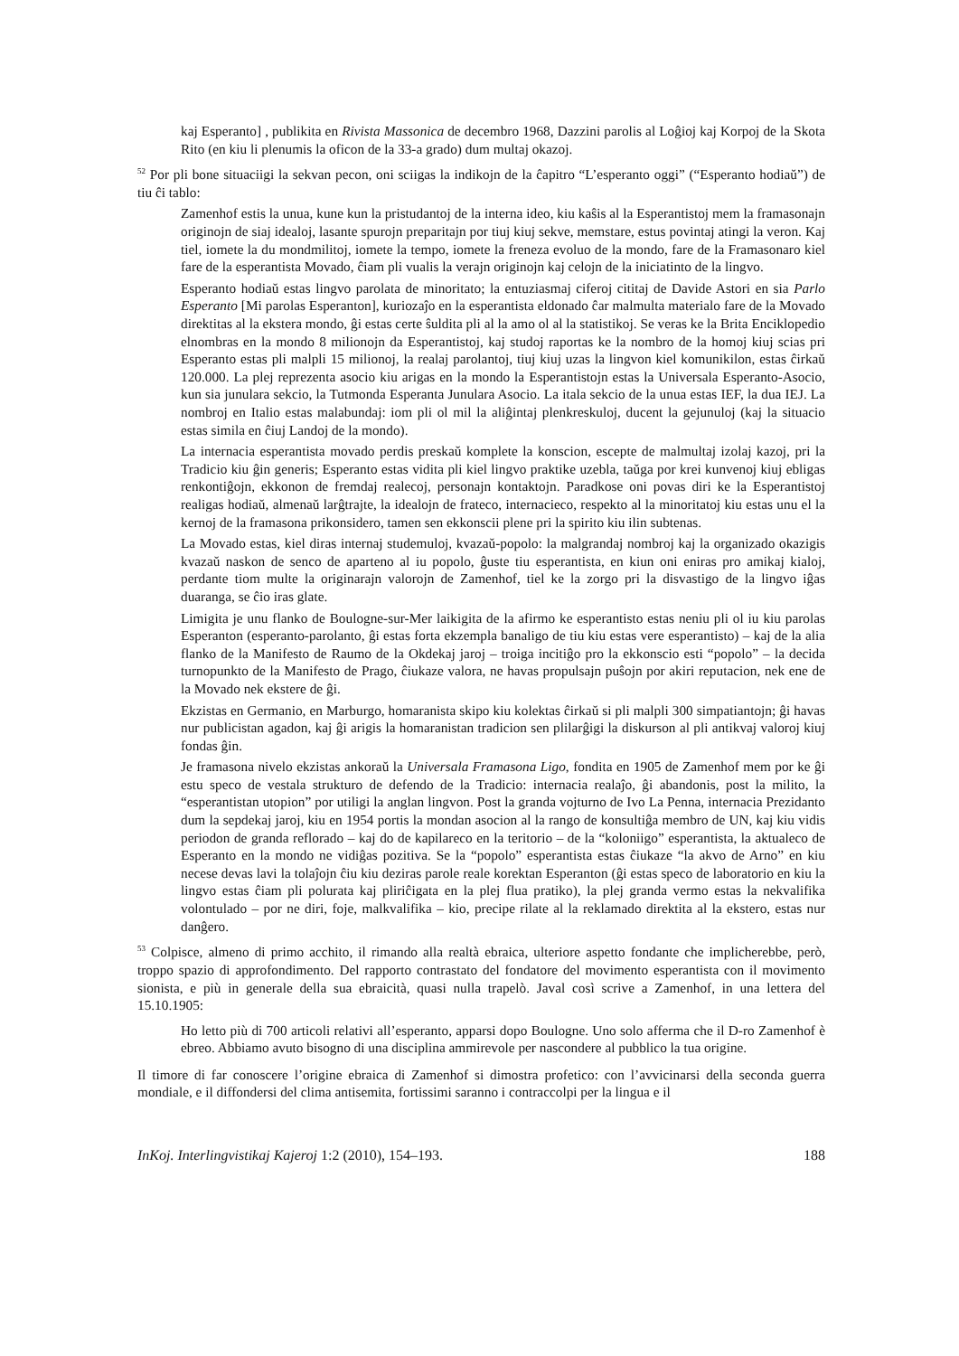kaj Esperanto] , publikita en Rivista Massonica de decembro 1968, Dazzini parolis al Loĝioj kaj Korpoj de la Skota Rito (en kiu li plenumis la oficon de la 33-a grado) dum multaj okazoj.
<sup>52</sup> Por pli bone situaciigi la sekvan pecon, oni sciigas la indikojn de la ĉapitro “L’esperanto oggi” (“Esperanto hodiaŭ”) de tiu ĉi tablo:
Zamenhof estis la unua, kune kun la pristudantoj de la interna ideo, kiu kaŝis al la Esperantistoj mem la framasonajn originojn de siaj idealoj, lasante spurojn preparitajn por tiuj kiuj sekve, memstare, estus povintaj atingi la veron. Kaj tiel, iomete la du mondmilitoj, iomete la tempo, iomete la freneza evoluo de la mondo, fare de la Framasonaro kiel fare de la esperantista Movado, ĉiam pli vualis la verajn originojn kaj celojn de la iniciatinto de la lingvo.
Esperanto hodiaŭ estas lingvo parolata de minoritato; la entuziasmaj ciferoj cititaj de Davide Astori en sia Parlo Esperanto [Mi parolas Esperanton], kuriozaĵo en la esperantista eldonado ĉar malmulta materialo fare de la Movado direktitas al la ekstera mondo, ĝi estas certe ŝuldita pli al la amo ol al la statistikoj. Se veras ke la Brita Enciklopedio elnombras en la mondo 8 milionojn da Esperantistoj, kaj studoj raportas ke la nombro de la homoj kiuj scias pri Esperanto estas pli malpli 15 milionoj, la realaj parolantoj, tiuj kiuj uzas la lingvon kiel komunikilon, estas ĉirkaŭ 120.000. La plej reprezenta asocio kiu arigas en la mondo la Esperantistojn estas la Universala Esperanto-Asocio, kun sia junulara sekcio, la Tutmonda Esperanta Junulara Asocio. La itala sekcio de la unua estas IEF, la dua IEJ. La nombroj en Italio estas malabundaj: iom pli ol mil la aliĝintaj plenkreskuloj, ducent la gejunuloj (kaj la situacio estas simila en ĉiuj Landoj de la mondo).
La internacia esperantista movado perdis preskaŭ komplete la konscion, escepte de malmultaj izolaj kazoj, pri la Tradicio kiu ĝin generis; Esperanto estas vidita pli kiel lingvo praktike uzebla, taŭga por krei kunvenoj kiuj ebligas renkontiĝojn, ekkonon de fremdaj realecoj, personajn kontaktojn. Paradkose oni povas diri ke la Esperantistoj realigas hodiaŭ, almenaŭ larĝtrajte, la idealojn de frateco, internacieco, respekto al la minoritatoj kiu estas unu el la kernoj de la framasona prikonsidero, tamen sen ekkonscii plene pri la spirito kiu ilin subtenas.
La Movado estas, kiel diras internaj studemuloj, kvazaŭ-popolo: la malgrandaj nombroj kaj la organizado okazigis kvazaŭ naskon de senco de aparteno al iu popolo, ĝuste tiu esperantista, en kiun oni eniras pro amikaj kialoj, perdante tiom multe la originarajn valorojn de Zamenhof, tiel ke la zorgo pri la disvastigo de la lingvo iĝas duaranga, se ĉio iras glate.
Limigita je unu flanko de Boulogne-sur-Mer laikigita de la afirmo ke esperantisto estas neniu pli ol iu kiu parolas Esperanton (esperanto-parolanto, ĝi estas forta ekzempla banaligo de tiu kiu estas vere esperantisto) – kaj de la alia flanko de la Manifesto de Raumo de la Okdekaj jaroj – troiga incitiĝo pro la ekkonscio esti “popolo” – la decida turnopunkto de la Manifesto de Prago, ĉiukaze valora, ne havas propulsajn puŝojn por akiri reputacion, nek ene de la Movado nek ekstere de ĝi.
Ekzistas en Germanio, en Marburgo, homaranista skipo kiu kolektas ĉirkaŭ si pli malpli 300 simpatiantojn; ĝi havas nur publicistan agadon, kaj ĝi arigis la homaranistan tradicion sen plilarĝigi la diskurson al pli antikvaj valoroj kiuj fondas ĝin.
Je framasona nivelo ekzistas ankoraŭ la Universala Framasona Ligo, fondita en 1905 de Zamenhof mem por ke ĝi estu speco de vestala strukturo de defendo de la Tradicio: internacia realaĵo, ĝi abandonis, post la milito, la “esperantistan utopion” por utiligi la anglan lingvon. Post la granda vojturno de Ivo La Penna, internacia Prezidanto dum la sepdekaj jaroj, kiu en 1954 portis la mondan asocion al la rango de konsultiĝa membro de UN, kaj kiu vidis periodon de granda reflorado – kaj do de kapilareco en la teritorio – de la “koloniigo” esperantista, la aktualeco de Esperanto en la mondo ne vidiĝas pozitiva. Se la “popolo” esperantista estas ĉiukaze “la akvo de Arno” en kiu necese devas lavi la tolaĵojn ĉiu kiu deziras parole reale korektan Esperanton (ĝi estas speco de laboratorio en kiu la lingvo estas ĉiam pli polurata kaj pliriĉigata en la plej flua pratiko), la plej granda vermo estas la nekvalifika volontulado – por ne diri, foje, malkvalifika – kio, precipe rilate al la reklamado direktita al la ekstero, estas nur danĝero.
<sup>53</sup> Colpisce, almeno di primo acchito, il rimando alla realtà ebraica, ulteriore aspetto fondante che implicherebbe, però, troppo spazio di approfondimento. Del rapporto contrastato del fondatore del movimento esperantista con il movimento sionista, e più in generale della sua ebraicità, quasi nulla trapelò. Javal così scrive a Zamenhof, in una lettera del 15.10.1905:
Ho letto più di 700 articoli relativi all’esperanto, apparsi dopo Boulogne. Uno solo afferma che il D-ro Zamenhof è ebreo. Abbiamo avuto bisogno di una disciplina ammirevole per nascondere al pubblico la tua origine.
Il timore di far conoscere l’origine ebraica di Zamenhof si dimostra profetico: con l’avvicinarsi della seconda guerra mondiale, e il diffondersi del clima antisemita, fortissimi saranno i contraccolpi per la lingua e il
InKoj. Interlingvistikaj Kajeroj 1:2 (2010), 154–193. 188